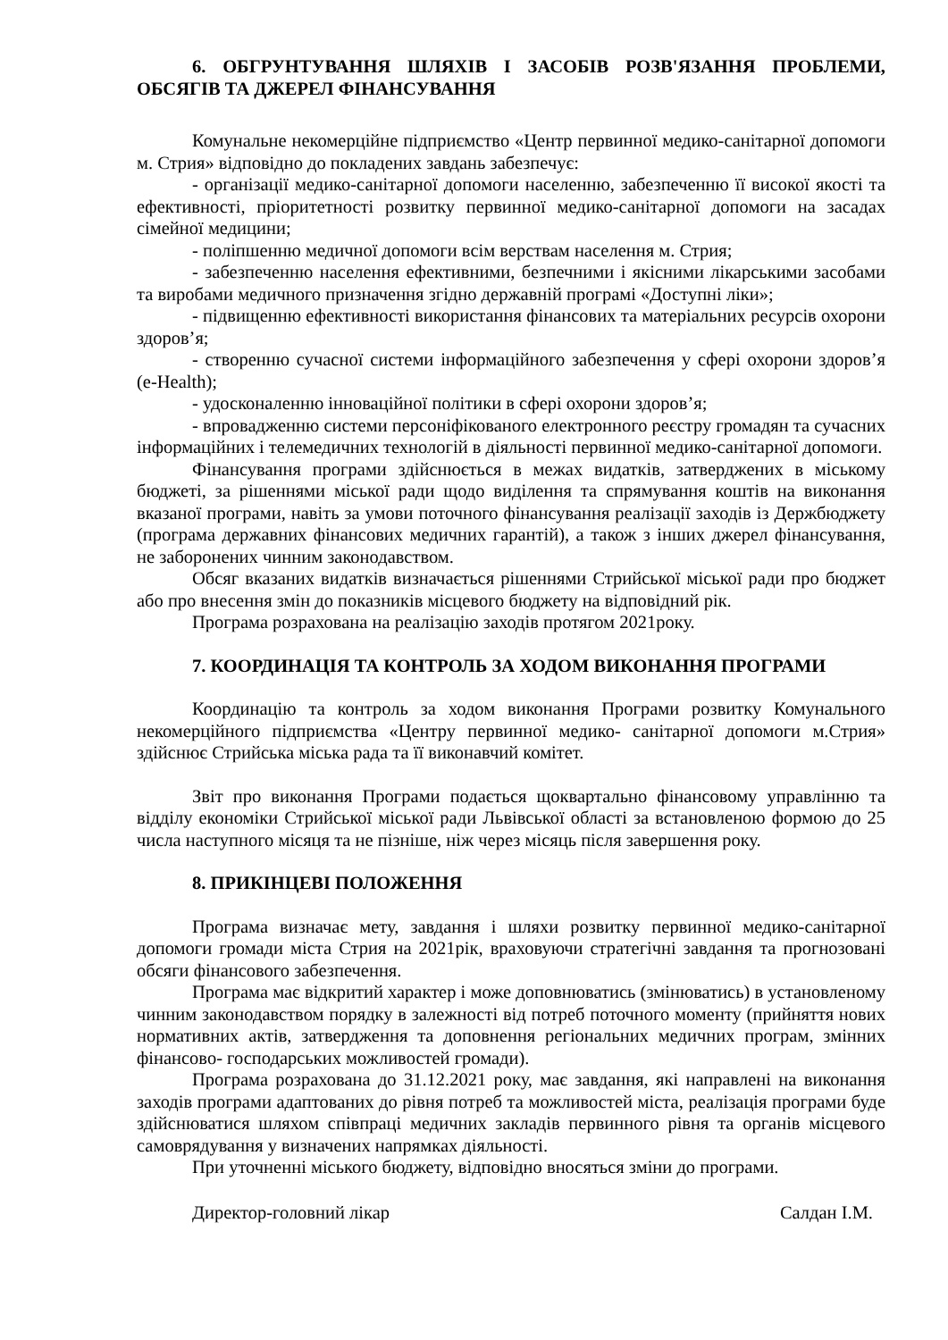6. ОБГРУНТУВАННЯ ШЛЯХІВ І ЗАСОБІВ РОЗВ'ЯЗАННЯ ПРОБЛЕМИ, ОБСЯГІВ ТА ДЖЕРЕЛ ФІНАНСУВАННЯ
Комунальне некомерційне підприємство «Центр первинної медико-санітарної допомоги м. Стрия» відповідно до покладених завдань забезпечує:
- організації медико-санітарної допомоги населенню, забезпеченню її високої якості та ефективності, пріоритетності розвитку первинної медико-санітарної допомоги на засадах сімейної медицини;
- поліпшенню медичної допомоги всім верствам населення м. Стрия;
- забезпеченню населення ефективними, безпечними і якісними лікарськими засобами та виробами медичного призначення згідно державній програмі «Доступні ліки»;
- підвищенню ефективності використання фінансових та матеріальних ресурсів охорони здоров’я;
- створенню сучасної системи інформаційного забезпечення у сфері охорони здоров’я (e-Health);
- удосконаленню інноваційної політики в сфері охорони здоров’я;
- впровадженню системи персоніфікованого електронного реєстру громадян та сучасних інформаційних і телемедичних технологій в діяльності первинної медико-санітарної допомоги.
Фінансування програми здійснюється в межах видатків, затверджених в міському бюджеті, за рішеннями міської ради щодо виділення та спрямування коштів на виконання вказаної програми, навіть за умови поточного фінансування реалізації заходів із Держбюджету (програма державних фінансових медичних гарантій), а також з інших джерел фінансування, не заборонених чинним законодавством.
Обсяг вказаних видатків визначається рішеннями Стрийської міської ради про бюджет або про внесення змін до показників місцевого бюджету на відповідний рік.
Програма розрахована на реалізацію заходів протягом 2021року.
7. КООРДИНАЦІЯ ТА КОНТРОЛЬ ЗА ХОДОМ ВИКОНАННЯ ПРОГРАМИ
Координацію та контроль за ходом виконання Програми розвитку Комунального некомерційного підприємства «Центру первинної медико- санітарної допомоги м.Стрия» здійснює Стрийська міська рада та її виконавчий комітет.
Звіт про виконання Програми подається щоквартально фінансовому управлінню та відділу економіки Стрийської міської ради Львівської області за встановленою формою до 25 числа наступного місяця та не пізніше, ніж через місяць після завершення року.
8. ПРИКІНЦЕВІ ПОЛОЖЕННЯ
Програма визначає мету, завдання і шляхи розвитку первинної медико-санітарної допомоги громади міста Стрия на 2021рік, враховуючи стратегічні завдання та прогнозовані обсяги фінансового забезпечення.
Програма має відкритий характер і може доповнюватись (змінюватись) в установленому чинним законодавством порядку в залежності від потреб поточного моменту (прийняття нових нормативних актів, затвердження та доповнення регіональних медичних програм, змінних фінансово- господарських можливостей громади).
Програма розрахована до 31.12.2021 року, має завдання, які направлені на виконання заходів програми адаптованих до рівня потреб та можливостей міста, реалізація програми буде здійснюватися шляхом співпраці медичних закладів первинного рівня та органів місцевого самоврядування у визначених напрямках діяльності.
При уточненні міського бюджету, відповідно вносяться зміни до програми.
Директор-головний лікар Салдан І.М.